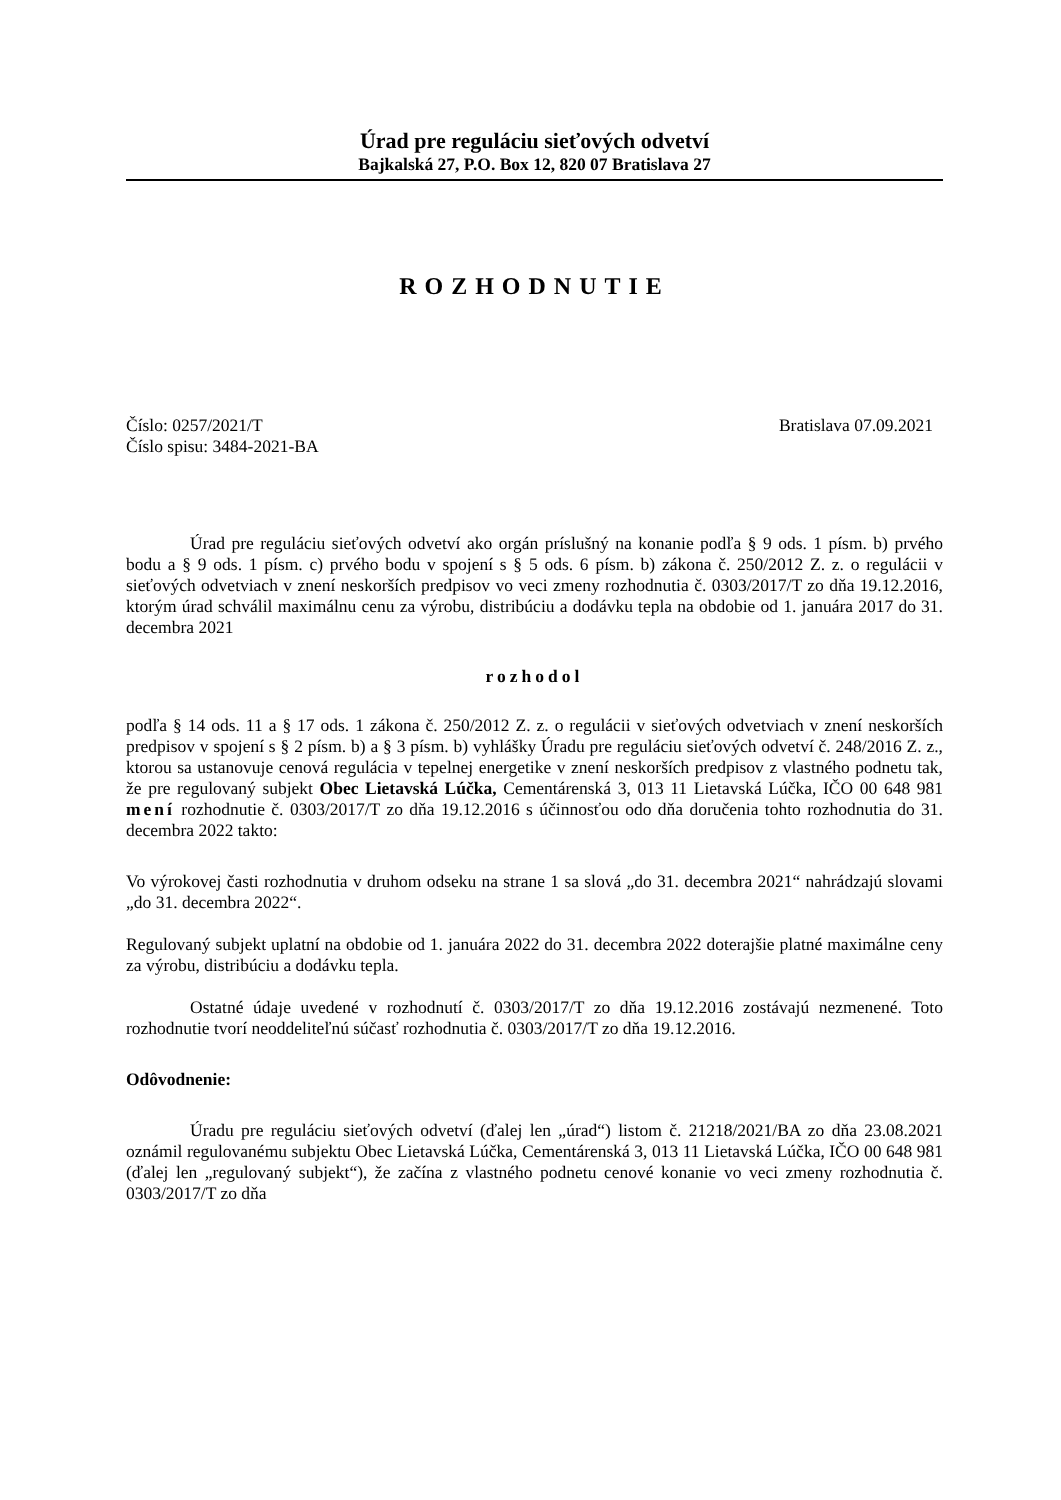Úrad pre reguláciu sieťových odvetví
Bajkalská 27, P.O. Box 12, 820 07 Bratislava 27
ROZHODNUTIE
Číslo: 0257/2021/T Bratislava 07.09.2021
Číslo spisu: 3484-2021-BA
Úrad pre reguláciu sieťových odvetví ako orgán príslušný na konanie podľa § 9 ods. 1 písm. b) prvého bodu a § 9 ods. 1 písm. c) prvého bodu v spojení s § 5 ods. 6 písm. b) zákona č. 250/2012 Z. z. o regulácii v sieťových odvetviach v znení neskorších predpisov vo veci zmeny rozhodnutia č. 0303/2017/T zo dňa 19.12.2016, ktorým úrad schválil maximálnu cenu za výrobu, distribúciu a dodávku tepla na obdobie od 1. januára 2017 do 31. decembra 2021
rozhodol
podľa § 14 ods. 11 a § 17 ods. 1 zákona č. 250/2012 Z. z. o regulácii v sieťových odvetviach v znení neskorších predpisov v spojení s § 2 písm. b) a § 3 písm. b) vyhlášky Úradu pre reguláciu sieťových odvetví č. 248/2016 Z. z., ktorou sa ustanovuje cenová regulácia v tepelnej energetike v znení neskorších predpisov z vlastného podnetu tak, že pre regulovaný subjekt Obec Lietavská Lúčka, Cementárenská 3, 013 11 Lietavská Lúčka, IČO 00 648 981 mení rozhodnutie č. 0303/2017/T zo dňa 19.12.2016 s účinnosťou odo dňa doručenia tohto rozhodnutia do 31. decembra 2022 takto:
Vo výrokovej časti rozhodnutia v druhom odseku na strane 1 sa slová „do 31. decembra 2021“ nahrádzajú slovami „do 31. decembra 2022“.
Regulovaný subjekt uplatní na obdobie od 1. januára 2022 do 31. decembra 2022 doterajšie platné maximálne ceny za výrobu, distribúciu a dodávku tepla.
Ostatné údaje uvedené v rozhodnutí č. 0303/2017/T zo dňa 19.12.2016 zostávajú nezmenené. Toto rozhodnutie tvorí neoddeliteľnú súčasť rozhodnutia č. 0303/2017/T zo dňa 19.12.2016.
Odôvodnenie:
Úradu pre reguláciu sieťových odvetví (ďalej len „úrad“) listom č. 21218/2021/BA zo dňa 23.08.2021 oznámil regulovanému subjektu Obec Lietavská Lúčka, Cementárenská 3, 013 11 Lietavská Lúčka, IČO 00 648 981 (ďalej len „regulovaný subjekt“), že začína z vlastného podnetu cenové konanie vo veci zmeny rozhodnutia č. 0303/2017/T zo dňa